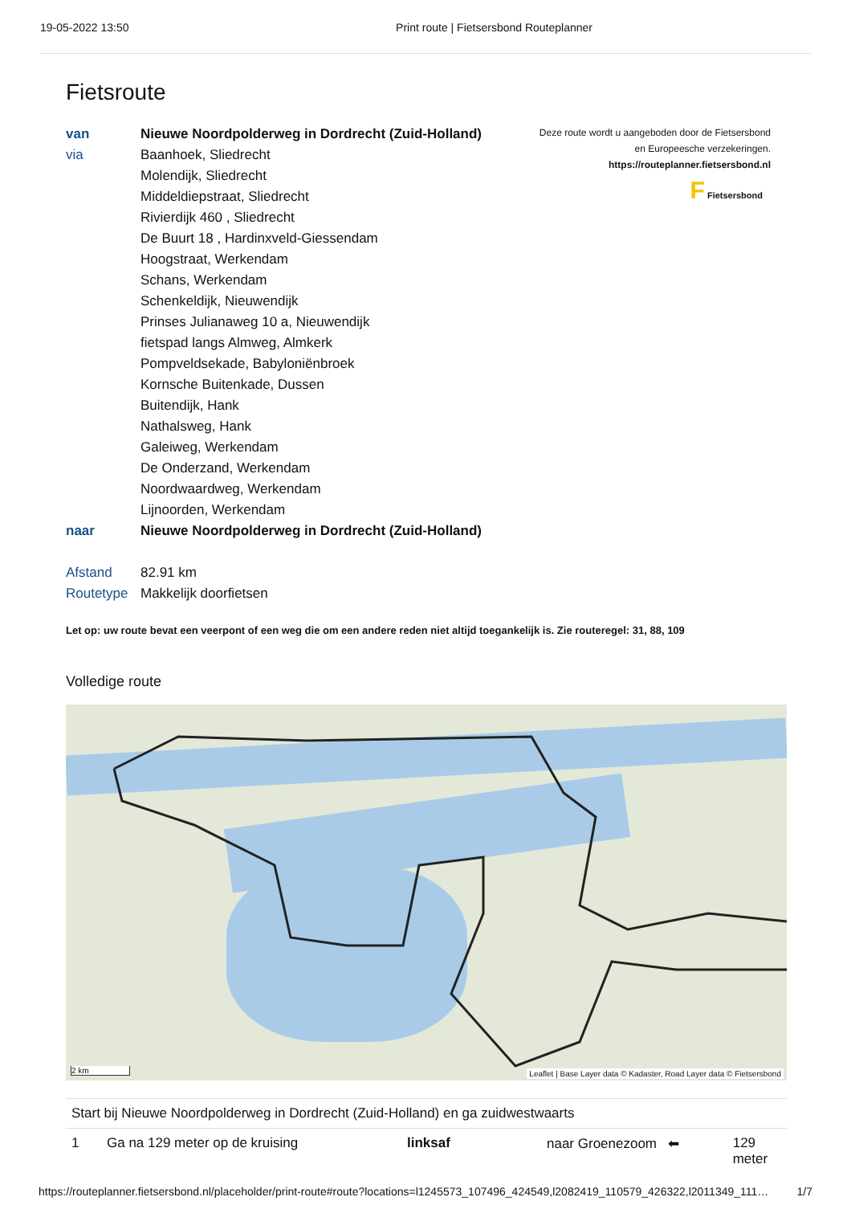19-05-2022 13:50 Print route | Fietsersbond Routeplanner
Fietsroute
| van | Nieuwe Noordpolderweg in Dordrecht (Zuid-Holland) |
| via | Baanhoek, Sliedrecht |
| | Molendijk, Sliedrecht |
| | Middeldiepstraat, Sliedrecht |
| | Rivierdijk 460 , Sliedrecht |
| | De Buurt 18 , Hardinxveld-Giessendam |
| | Hoogstraat, Werkendam |
| | Schans, Werkendam |
| | Schenkeldijk, Nieuwendijk |
| | Prinses Julianaweg 10 a, Nieuwendijk |
| | fietspad langs Almweg, Almkerk |
| | Pompveldsekade, Babyloniënbroek |
| | Kornsche Buitenkade, Dussen |
| | Buitendijk, Hank |
| | Nathalsweg, Hank |
| | Galeiweg, Werkendam |
| | De Onderzand, Werkendam |
| | Noordwaardweg, Werkendam |
| | Lijnoorden, Werkendam |
| naar | Nieuwe Noordpolderweg in Dordrecht (Zuid-Holland) |
| Afstand | 82.91 km |
| Routetype | Makkelijk doorfietsen |
Deze route wordt u aangeboden door de Fietsersbond
en Europeesche verzekeringen.
https://routeplanner.fietsersbond.nl
F Fietsersbond
Let op: uw route bevat een veerpont of een weg die om een andere reden niet altijd toegankelijk is. Zie routeregel: 31, 88, 109
Volledige route
2 km
Leaflet | Base Layer data © Kadaster, Road Layer data © Fietsersbond
| Start bij Nieuwe Noordpolderweg in Dordrecht (Zuid-Holland) en ga zuidwestwaarts | | | | |
| 1 | Ga na 129 meter op de kruising | linksaf | naar Groenezoom ⬅ | 129 meter |
https://routeplanner.fietsersbond.nl/placeholder/print-route#route?locations=l1245573_107496_424549,l2082419_110579_426322,l2011349_111… 1/7